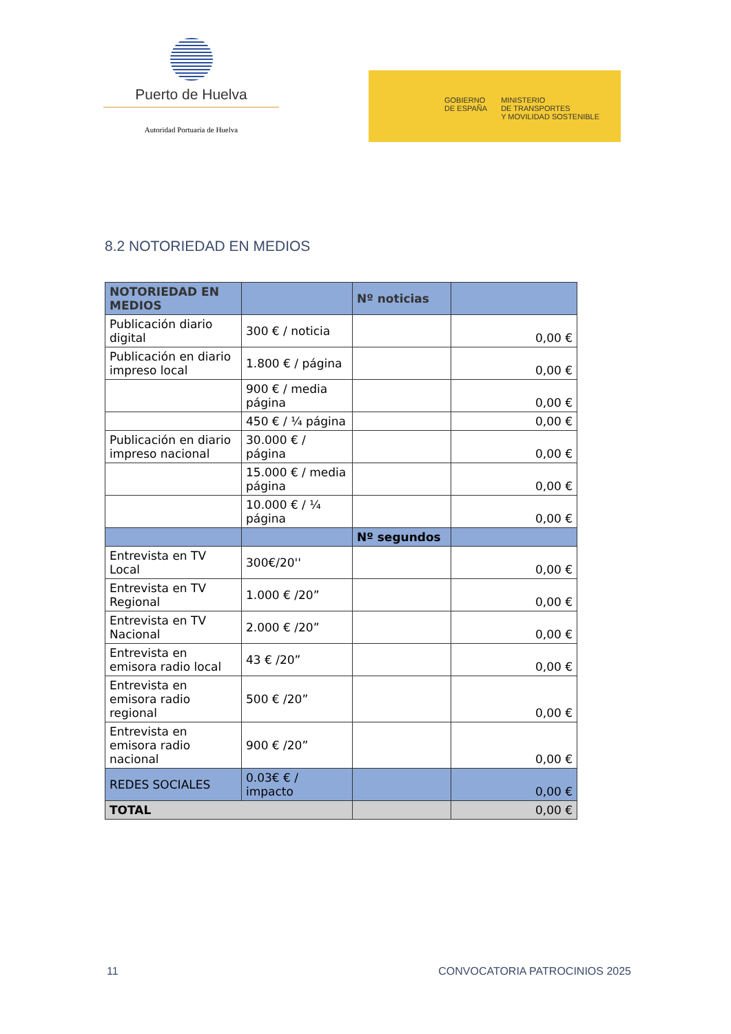Puerto de Huelva
Autoridad Portuaria de Huelva
GOBIERNO
DE ESPAÑA
MINISTERIO
DE TRANSPORTES
Y MOVILIDAD SOSTENIBLE
8.2 NOTORIEDAD EN MEDIOS
| NOTORIEDAD EN MEDIOS | | Nº noticias | |
| --- | --- | --- | --- |
| Publicación diario digital | 300 € / noticia | | 0,00 € |
| Publicación en diario impreso local | 1.800 € / página | | 0,00 € |
| | 900 € / media página | | 0,00 € |
| | 450 € / ¼ página | | 0,00 € |
| Publicación en diario impreso nacional | 30.000 € / página | | 0,00 € |
| | 15.000 € / media página | | 0,00 € |
| | 10.000 € / ¼ página | | 0,00 € |
| | | Nº segundos | |
| Entrevista en TV Local | 300€/20'' | | 0,00 € |
| Entrevista en TV Regional | 1.000 € /20” | | 0,00 € |
| Entrevista en TV Nacional | 2.000 € /20” | | 0,00 € |
| Entrevista en emisora radio local | 43 € /20” | | 0,00 € |
| Entrevista en emisora radio regional | 500 € /20” | | 0,00 € |
| Entrevista en emisora radio nacional | 900 € /20” | | 0,00 € |
| REDES SOCIALES | 0.03€ € / impacto | | 0,00 € |
| TOTAL | | | 0,00 € |
11 CONVOCATORIA PATROCINIOS 2025